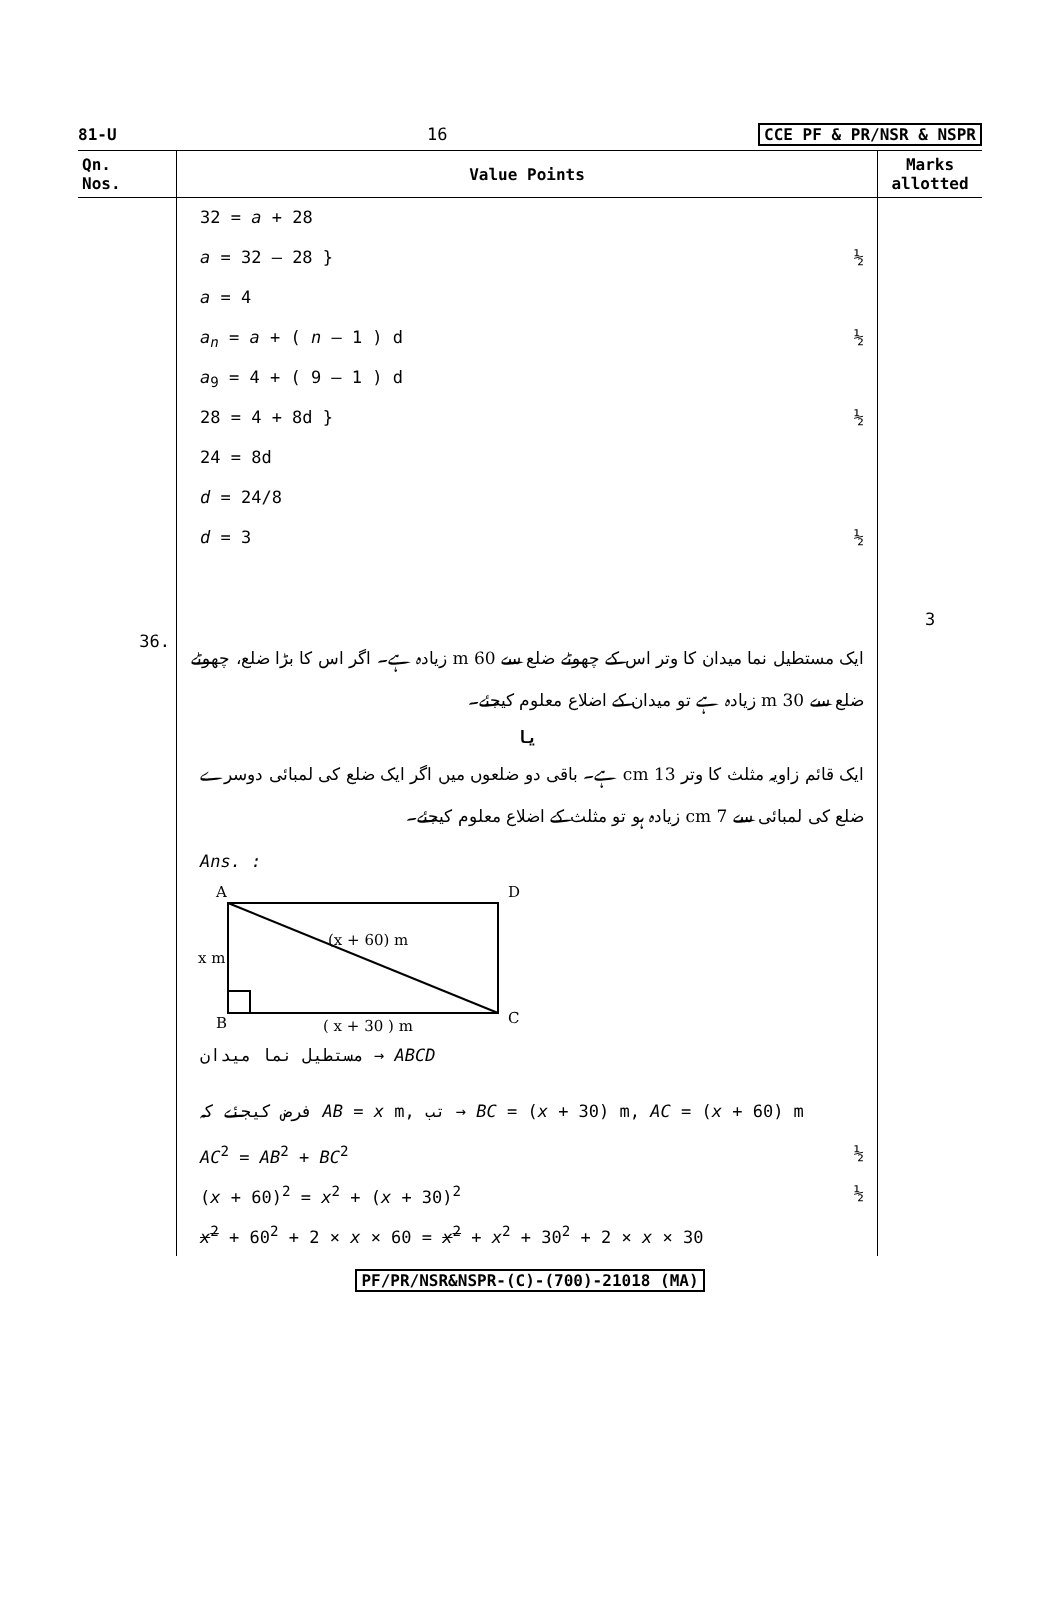81-U 16 CCE PF & PR/NSR & NSPR
| Qn. Nos. | Value Points | Marks allotted |
| --- | --- | --- |
| | 32 = a + 28 a = 32 – 28 } ½ a = 4 a<sub>n</sub> = a + ( n – 1 ) d ½ a<sub>9</sub> = 4 + ( 9 – 1 ) d 28 = 4 + 8d } ½ 24 = 8d d = 24/8 d = 3 ½ | 3 |
| 36. | ایک مستطیل نما میدان کا وتر اس کے چھوٹے ضلع سے 60 m زیادہ ہے۔ اگر اس کا بڑا ضلع، چھوٹے ضلع سے 30 m زیادہ ہے تو میدان کے اضلاع معلوم کیجئے۔ یا ایک قائم زاویہ مثلث کا وتر 13 cm ہے۔ باقی دو ضلعوں میں اگر ایک ضلع کی لمبائی دوسرے ضلع کی لمبائی سے 7 cm زیادہ ہو تو مثلث کے اضلاع معلوم کیجئے۔ Ans. : A D B C x m (x + 60) m ( x + 30 ) m مستطیل نما میدان → ABCD فرض کیجئے کہ AB = x m, تب → BC = ( x + 30) m, AC = ( x + 60) m AC<sup>2</sup> = AB<sup>2</sup> + BC<sup>2</sup> ½ ( x + 60)<sup>2</sup> = x<sup>2</sup> + ( x + 30)<sup>2</sup> ½ x<sup>2</sup> + 60<sup>2</sup> + 2 × x × 60 = x<sup>2</sup> + x<sup>2</sup> + 30<sup>2</sup> + 2 × x × 30 | |
PF/PR/NSR&NSPR-(C)-(700)-21018 (MA)